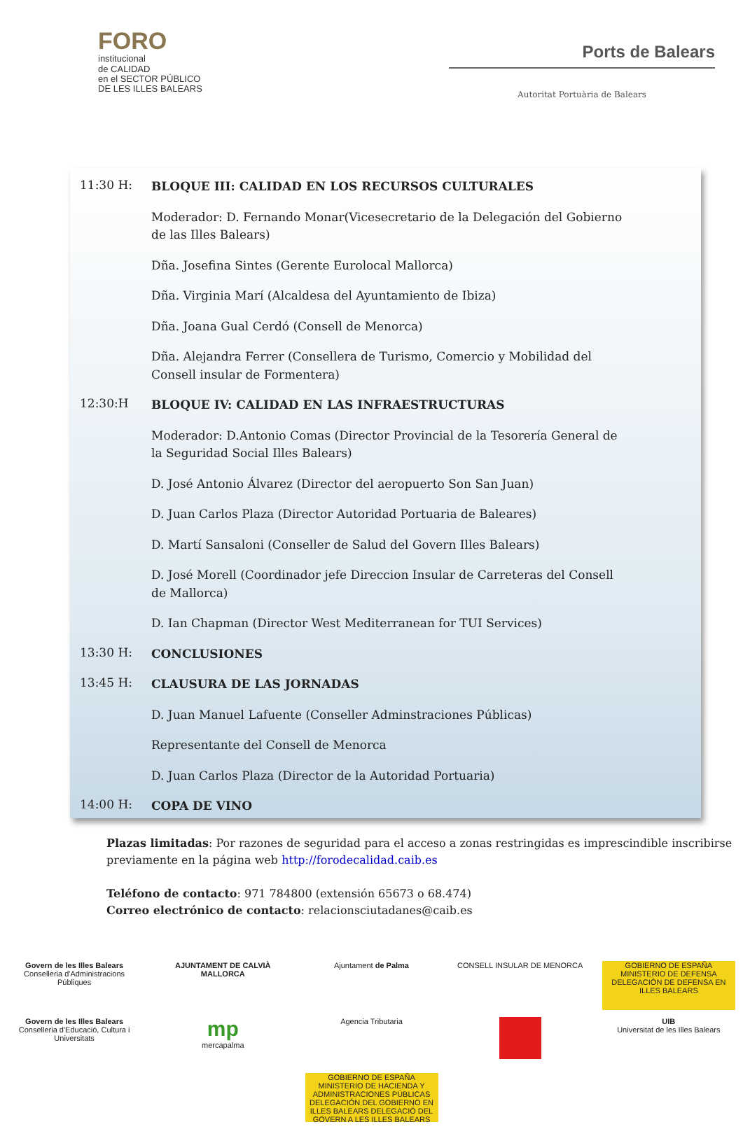FORO
institucional
de CALIDAD
en el SECTOR PÚBLICO
DE LES ILLES BALEARS
Ports de Balears
Autoritat Portuària de Balears
11:30 H:
BLOQUE III: CALIDAD EN LOS RECURSOS CULTURALES
Moderador: D. Fernando Monar(Vicesecretario de la Delegación del Gobierno de las Illes Balears)
Dña. Josefina Sintes (Gerente Eurolocal Mallorca)
Dña. Virginia Marí (Alcaldesa del Ayuntamiento de Ibiza)
Dña. Joana Gual Cerdó (Consell de Menorca)
Dña. Alejandra Ferrer (Consellera de Turismo, Comercio y Mobilidad del Consell insular de Formentera)
12:30:H
BLOQUE IV: CALIDAD EN LAS INFRAESTRUCTURAS
Moderador: D.Antonio Comas (Director Provincial de la Tesorería General de la Seguridad Social Illes Balears)
D. José Antonio Álvarez (Director del aeropuerto Son San Juan)
D. Juan Carlos Plaza (Director Autoridad Portuaria de Baleares)
D. Martí Sansaloni (Conseller de Salud del Govern Illes Balears)
D. José Morell (Coordinador jefe Direccion Insular de Carreteras del Consell de Mallorca)
D. Ian Chapman (Director West Mediterranean for TUI Services)
13:30 H:
CONCLUSIONES
13:45 H:
CLAUSURA DE LAS JORNADAS
D. Juan Manuel Lafuente (Conseller Adminstraciones Públicas)
Representante del Consell de Menorca
D. Juan Carlos Plaza (Director de la Autoridad Portuaria)
14:00 H:
COPA DE VINO
Plazas limitadas: Por razones de seguridad para el acceso a zonas restringidas es imprescindible inscribirse previamente en la página web http://forodecalidad.caib.es
Teléfono de contacto: 971 784800 (extensión 65673 o 68.474)
Correo electrónico de contacto: relacionsciutadanes@caib.es
Govern de les Illes Balears
Conselleria d'Administracions Públiques
AJUNTAMENT DE CALVIÀ MALLORCA
Ajuntament de Palma
CONSELL INSULAR DE MENORCA
GOBIERNO DE ESPAÑA MINISTERIO DE DEFENSA DELEGACIÓN DE DEFENSA EN ILLES BALEARS
Govern de les Illes Balears
Conselleria d'Educació, Cultura i Universitats
mp
mercapalma
Agencia Tributaria
UIB
Universitat de les Illes Balears
GOBIERNO DE ESPAÑA MINISTERIO DE HACIENDA Y ADMINISTRACIONES PÚBLICAS DELEGACIÓN DEL GOBIERNO EN ILLES BALEARS DELEGACIÓ DEL GOVERN A LES ILLES BALEARS